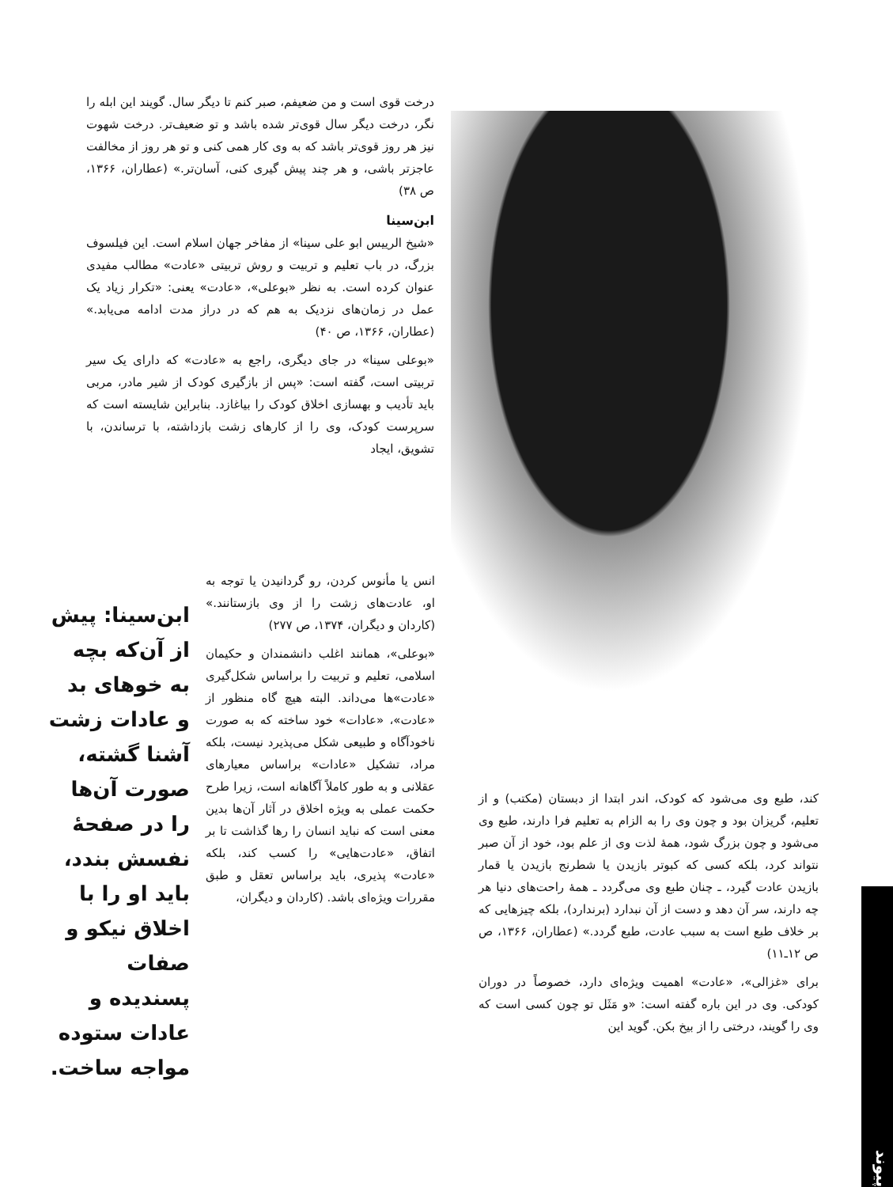درخت قوی است و من ضعیفم، صبر کنم تا دیگر سال. گویند این ابله را نگر، درخت دیگر سال قوی‌تر شده باشد و تو ضعیف‌تر. درخت شهوت نیز هر روز قوی‌تر باشد که به وی کار همی کنی و تو هر روز از مخالفت عاجزتر باشی، و هر چند پیش گیری کنی، آسان‌تر.» (عطاران، ۱۳۶۶، ص ۳۸)
ابن‌سینا
«شیخ الرییس ابو علی سینا» از مفاخر جهان اسلام است. این فیلسوف بزرگ، در باب تعلیم و تربیت و روش تربیتی «عادت» مطالب مفیدی عنوان کرده است. به نظر «بوعلی»، «عادت» یعنی: «تکرار زیاد یک عمل در زمان‌های نزدیک به هم که در دراز مدت ادامه می‌یابد.» (عطاران، ۱۳۶۶، ص ۴۰)
«بوعلی سینا» در جای دیگری، راجع به «عادت» که دارای یک سیر تربیتی است، گفته است: «پس از بازگیری کودک از شیر مادر، مربی باید تأدیب و بهسازی اخلاق کودک را بیاغازد. بنابراین شایسته است که سرپرست کودک، وی را از کارهای زشت بازداشته، با ترساندن، با تشویق، ایجاد
انس یا مأنوس کردن، رو گردانیدن یا توجه به او، عادت‌های زشت را از وی بازستانند.» (کاردان و دیگران، ۱۳۷۴، ص ۲۷۷)
«بوعلی»، همانند اغلب دانشمندان و حکیمان اسلامی، تعلیم و تربیت را براساس شکل‌گیری «عادت»ها می‌داند. البته هیچ گاه منظور از «عادت»، «عادات» خود ساخته که به صورت ناخودآگاه و طبیعی شکل می‌پذیرد نیست، بلکه مراد، تشکیل «عادات» براساس معیارهای عقلانی و به طور کاملاً آگاهانه است، زیرا طرح حکمت عملی به ویژه اخلاق در آثار آن‌ها بدین معنی است که نباید انسان را رها گذاشت تا بر اتفاق، «عادت‌هایی» را کسب کند، بلکه «عادت» پذیری، باید براساس تعقل و طبق مقررات ویژه‌ای باشد. (کاردان و دیگران،
ابن‌سینا: پیش از آن‌که بچه به خوهای بد و عادات زشت آشنا گشته، صورت آن‌ها را در صفحهٔ نفسش بندد، باید او را با اخلاق نیکو و صفات پسندیده و عادات ستوده مواجه ساخت.
کند، طبع وی می‌شود که کودک، اندر ابتدا از دبستان (مکتب) و از تعلیم، گریزان بود و چون وی را به الزام به تعلیم فرا دارند، طبع وی می‌شود و چون بزرگ شود، همهٔ لذت وی از علم بود، خود از آن صبر نتواند کرد، بلکه کسی که کبوتر بازیدن یا شطرنج بازیدن یا قمار بازیدن عادت گیرد، ـ چنان طبع وی می‌گردد ـ همهٔ راحت‌های دنیا هر چه دارند، سر آن دهد و دست از آن نبدارد (برندارد)، بلکه چیزهایی که بر خلاف طبع است به سبب عادت، طبع گردد.» (عطاران، ۱۳۶۶، ص ص ۱۲ـ۱۱)
برای «غزالی»، «عادت» اهمیت ویژه‌ای دارد، خصوصاً در دوران کودکی. وی در این باره گفته است: «و مَثَل تو چون کسی است که وی را گویند، درختی را از بیخ بکن. گوید این
پیوند